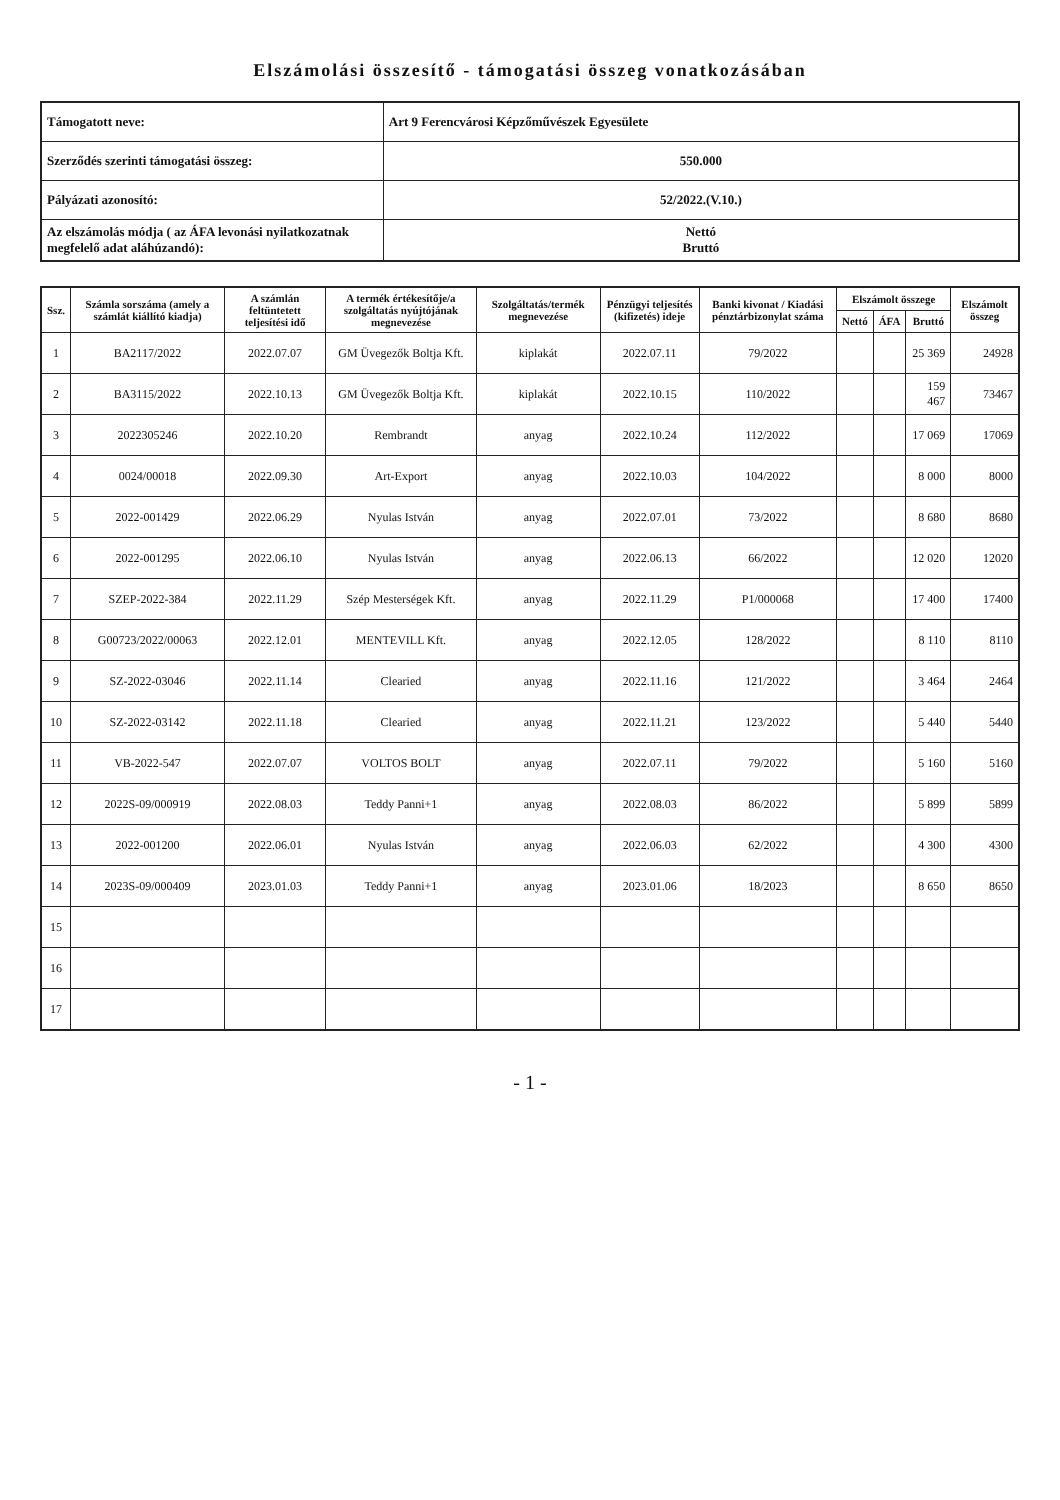Elszámolási összesítő - támogatási összeg vonatkozásában
| Támogatott neve: | Art 9 Ferencvárosi Képzőművészek Egyesülete |
| Szerződés szerinti támogatási összeg: | 550.000 |
| Pályázati azonosító: | 52/2022.(V.10.) |
| Az elszámolás módja ( az ÁFA levonási nyilatkozatnak megfelelő adat aláhúzandó): | Nettó Bruttó |
| Ssz. | Számla sorszáma (amely a számlát kiállító kiadja) | A számlán feltüntetett teljesítési idő | A termék értékesítője/a szolgáltatás nyújtójának megnevezése | Szolgáltatás/termék megnevezése | Pénzügyi teljesítés (kifizetés) ideje | Banki kivonat / Kiadási pénztárbizonylat száma | Elszámolt összege | | | Elszámolt összeg |
| --- | --- | --- | --- | --- | --- | --- | --- | --- | --- | --- |
| | | | | | | | Nettó | ÁFA | Bruttó | |
| 1 | BA2117/2022 | 2022.07.07 | GM Üvegezők Boltja Kft. | kiplakát | 2022.07.11 | 79/2022 | | | 25 369 | 24928 |
| 2 | BA3115/2022 | 2022.10.13 | GM Üvegezők Boltja Kft. | kiplakát | 2022.10.15 | 110/2022 | | | 159 467 | 73467 |
| 3 | 2022305246 | 2022.10.20 | Rembrandt | anyag | 2022.10.24 | 112/2022 | | | 17 069 | 17069 |
| 4 | 0024/00018 | 2022.09.30 | Art-Export | anyag | 2022.10.03 | 104/2022 | | | 8 000 | 8000 |
| 5 | 2022-001429 | 2022.06.29 | Nyulas István | anyag | 2022.07.01 | 73/2022 | | | 8 680 | 8680 |
| 6 | 2022-001295 | 2022.06.10 | Nyulas István | anyag | 2022.06.13 | 66/2022 | | | 12 020 | 12020 |
| 7 | SZEP-2022-384 | 2022.11.29 | Szép Mesterségek Kft. | anyag | 2022.11.29 | P1/000068 | | | 17 400 | 17400 |
| 8 | G00723/2022/00063 | 2022.12.01 | MENTEVILL Kft. | anyag | 2022.12.05 | 128/2022 | | | 8 110 | 8110 |
| 9 | SZ-2022-03046 | 2022.11.14 | Clearied | anyag | 2022.11.16 | 121/2022 | | | 3 464 | 2464 |
| 10 | SZ-2022-03142 | 2022.11.18 | Clearied | anyag | 2022.11.21 | 123/2022 | | | 5 440 | 5440 |
| 11 | VB-2022-547 | 2022.07.07 | VOLTOS BOLT | anyag | 2022.07.11 | 79/2022 | | | 5 160 | 5160 |
| 12 | 2022S-09/000919 | 2022.08.03 | Teddy Panni+1 | anyag | 2022.08.03 | 86/2022 | | | 5 899 | 5899 |
| 13 | 2022-001200 | 2022.06.01 | Nyulas István | anyag | 2022.06.03 | 62/2022 | | | 4 300 | 4300 |
| 14 | 2023S-09/000409 | 2023.01.03 | Teddy Panni+1 | anyag | 2023.01.06 | 18/2023 | | | 8 650 | 8650 |
| 15 | | | | | | | | | | |
| 16 | | | | | | | | | | |
| 17 | | | | | | | | | | |
- 1 -